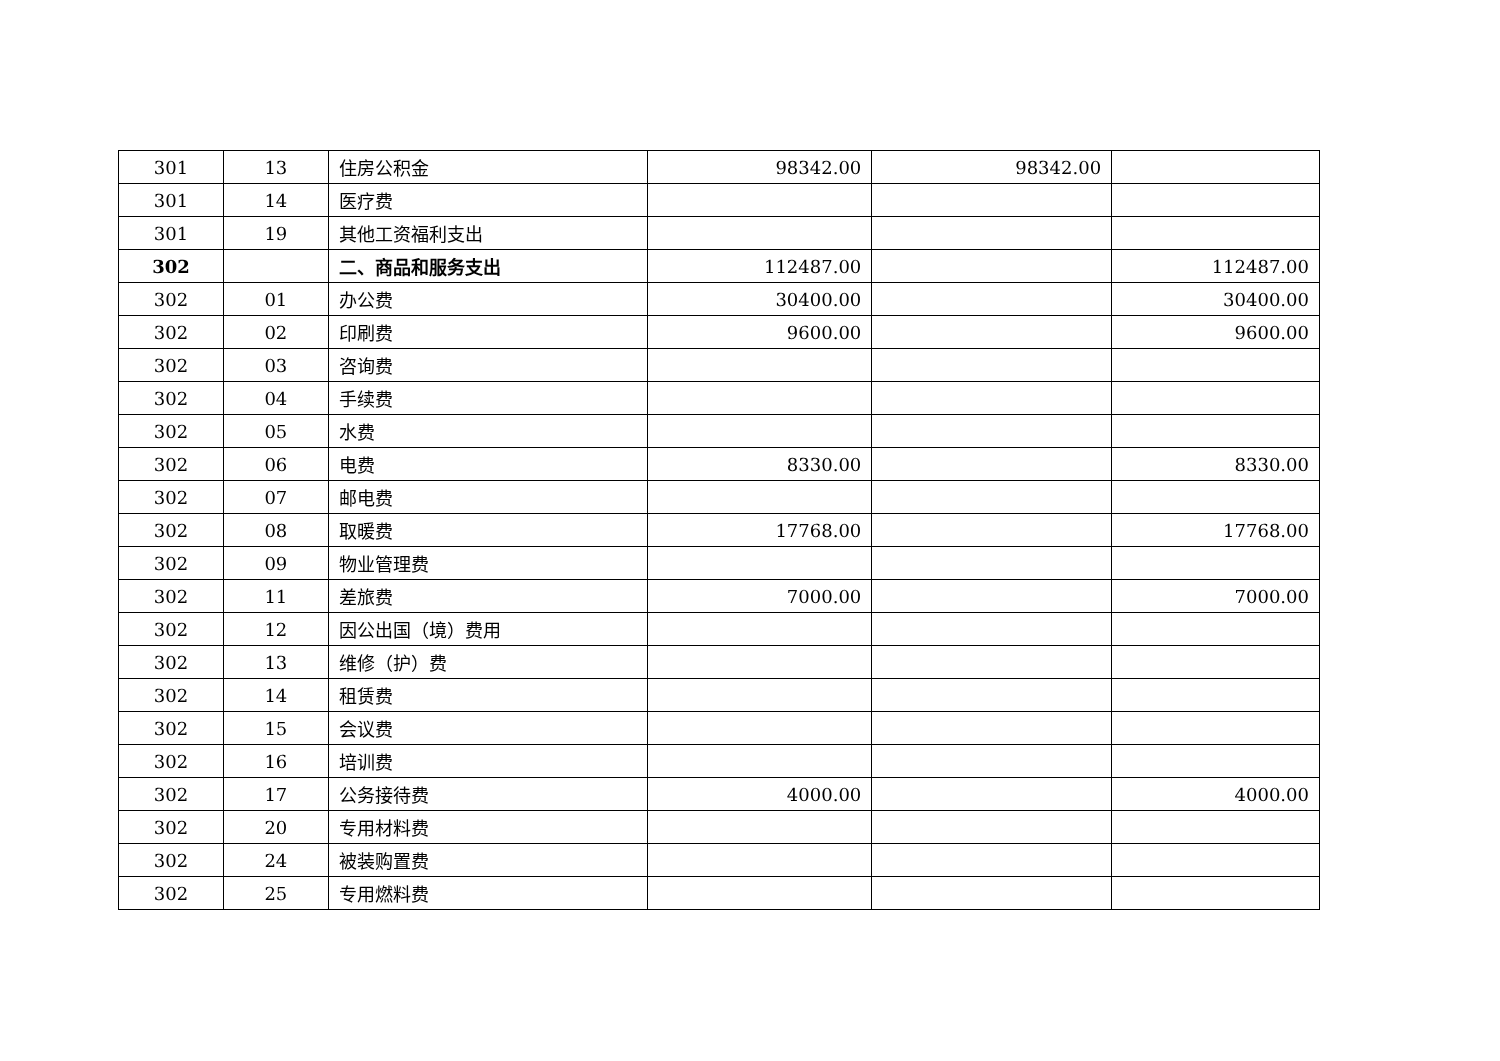| 301 | 13 | 住房公积金 | 98342.00 | 98342.00 | |
| 301 | 14 | 医疗费 | | | |
| 301 | 19 | 其他工资福利支出 | | | |
| 302 | | 二、商品和服务支出 | 112487.00 | | 112487.00 |
| 302 | 01 | 办公费 | 30400.00 | | 30400.00 |
| 302 | 02 | 印刷费 | 9600.00 | | 9600.00 |
| 302 | 03 | 咨询费 | | | |
| 302 | 04 | 手续费 | | | |
| 302 | 05 | 水费 | | | |
| 302 | 06 | 电费 | 8330.00 | | 8330.00 |
| 302 | 07 | 邮电费 | | | |
| 302 | 08 | 取暖费 | 17768.00 | | 17768.00 |
| 302 | 09 | 物业管理费 | | | |
| 302 | 11 | 差旅费 | 7000.00 | | 7000.00 |
| 302 | 12 | 因公出国（境）费用 | | | |
| 302 | 13 | 维修（护）费 | | | |
| 302 | 14 | 租赁费 | | | |
| 302 | 15 | 会议费 | | | |
| 302 | 16 | 培训费 | | | |
| 302 | 17 | 公务接待费 | 4000.00 | | 4000.00 |
| 302 | 20 | 专用材料费 | | | |
| 302 | 24 | 被装购置费 | | | |
| 302 | 25 | 专用燃料费 | | | |